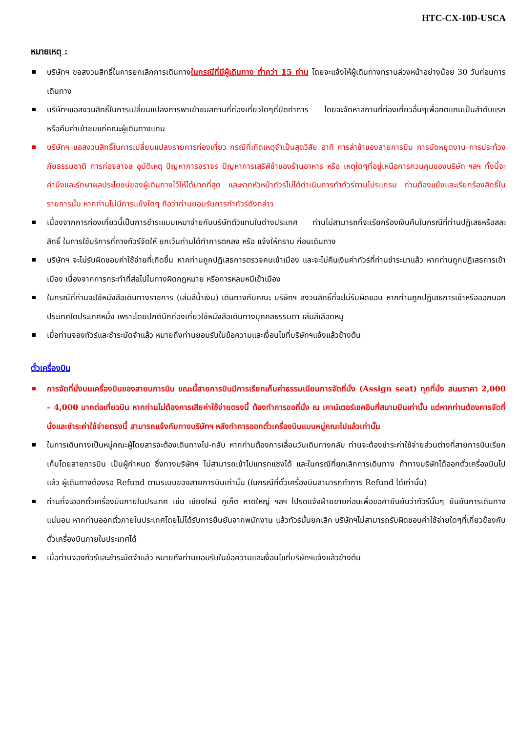HTC-CX-10D-USCA
หมายเหตุ :
บริษัทฯ ขอสงวนสิทธิ์ในการยกเลิกการเดินทางในกรณีที่มีผู้เดินทาง ต่ำกว่า 15 ท่าน โดยจะแจ้งให้ผู้เดินทางทราบล่วงหน้าอย่างน้อย 30 วันก่อนการเดินทาง
บริษัทฯขอสงวนสิทธิ์ในการเปลี่ยนแปลงการพาเข้าชมสถานที่ท่องเที่ยวใดๆที่ปิดทำการ โดยจะจัดหาสถานที่ท่องเที่ยวอื่นๆเพื่อทดแทนเป็นลำดับแรก หรือคืนค่าเข้าชมแก่คณะผู้เดินทางแทน
บริษัทฯ ขอสงวนสิทธิ์ในการเปลี่ยนแปลงรายการท่องเที่ยว กรณีที่เกิดเหตุจำเป็นสุดวิสัย อาทิ การล่าช้าของสายการบิน การนัดหยุดงาน การประท้วง ภัยธรรมชาติ การก่อจลาจล อุบัติเหตุ ปัญหาการจราจร ปัญหาการเสริฟ์ช้าของร้านอาหาร หรือ เหตุใดๆที่อยู่เหนือการควบคุมของบริษัท ฯลฯ ทั้งนี้จะคำนึงและรักษาผลประโยชน์ของผู้เดินทางไว้ให้ได้มากที่สุด และหากหัวหน้าทัวร์ไม่ได้ดำเนินการทำทัวร์ตามโปรแกรม ท่านต้องแย้งและเรียกร้องสิทธิ์ในรายการนั้น หากท่านไม่มีการแย้งใดๆ ถือว่าท่านยอมรับการทำทัวร์ดังกล่าว
เนื่องจากการท่องเที่ยวนี้เป็นการชำระแบบเหมาจ่ายกับบริษัทตัวแทนในต่างประเทศ ท่านไม่สามารถที่จะเรียกร้องเงินคืนในกรณีที่ท่านปฏิเสธหรือสละสิทธิ์ ในการใช้บริการที่ทางทัวร์จัดให้ ยกเว้นท่านได้ทำการตกลง หรือ แจ้งให้ทราบ ก่อนเดินทาง
บริษัทฯ จะไม่รับผิดชอบค่าใช้จ่ายที่เกิดขึ้น หากท่านถูกปฏิเสธการตรวจคนเข้าเมือง และจะไม่คืนเงินค่าทัวร์ที่ท่านชำระมาแล้ว หากท่านถูกปฏิเสธการเข้าเมือง เนื่องจากการกระทำที่ส่อไปในทางผิดกฎหมาย หรือการหลบหนีเข้าเมือง
ในกรณีที่ท่านจะใช้หนังสือเดินทางราชการ (เล่มสีน้ำเงิน) เดินทางกับคณะ บริษัทฯ สงวนสิทธิ์ที่จะไม่รับผิดชอบ หากท่านถูกปฏิเสธการเข้าหรือออกนอกประเทศใดประเทศหนึ่ง เพราะโดยปกตินักท่องเที่ยวใช้หนังสือเดินทางบุคคลธรรมดา เล่มสีเลือดหมู
เมื่อท่านจองทัวร์และชำระมัดจำแล้ว หมายถึงท่านยอมรับในข้อความและเงื่อนไขที่บริษัทฯแจ้งแล้วข้างต้น
ตั๋วเครื่องบิน
การจัดที่นั่งบนเครื่องบินของสายบการบิน ขณะนี้สายการบินมีการเรียกเก็บค่าธรรมเนียมการจัดที่นั่ง (Assign seat) ทุกที่นั่ง สนนราคา 2,000 – 4,000 บาทต่อเที่ยวบิน หากท่านไม่ต้องการเสียค่าใช้จ่ายตรงนี้ ต้องทำการขอที่นั่ง ณ เคาน์เตอร์เชคอินที่สนามบินเท่านั้น แต่หากท่านต้องการจัดที่นั่งและชำระค่าใช้จ่ายตรงนี้ สามารถแจ้งกับทางบริษัทฯ หลังทำการออกตั๋วเครื่องบินแบบหมู่คณะไปแล้วเท่านั้น
ในการเดินทางเป็นหมู่คณะผู้โดยสารจะต้องเดินทางไป-กลับ หากท่านต้องการเลื่อนวันเดินทางกลับ ท่านจะต้องชำระค่าใช้จ่ายส่วนต่างที่สายการบินเรียกเก็บโดยสายการบิน เป็นผู้กำหนด ซึ่งทางบริษัทฯ ไม่สามารถเข้าไปแทรกแซงได้ และในกรณีที่ยกเลิกการเดินทาง ถ้าทางบริษัทได้ออกตั๋วเครื่องบินไปแล้ว ผู้เดินทางต้องรอ Refund ตามระบบของสายการบินเท่านั้น (ในกรณีที่ตั๋วเครื่องบินสามารถทำการ Refund ได้เท่านั้น)
ท่านที่จะออกตั๋วเครื่องบินภายในประเทศ เช่น เชียงใหม่ ภูเก็ต หาดใหญ่ ฯลฯ โปรดแจ้งฝ่ายขายก่อนเพื่อขอคำยืนยันว่าทัวร์นั้นๆ ยืนยันการเดินทาง แน่นอน หากท่านออกตั๋วภายในประเทศโดยไม่ได้รับการยืนยันจากพนักงาน แล้วทัวร์นั้นยกเลิก บริษัทฯไม่สามารถรับผิดชอบค่าใช้จ่ายใดๆที่เกี่ยวข้องกับตั๋วเครื่องบินภายในประเทศได้
เมื่อท่านจองทัวร์และชำระมัดจำแล้ว หมายถึงท่านยอมรับในข้อความและเงื่อนไขที่บริษัทฯแจ้งแล้วข้างต้น